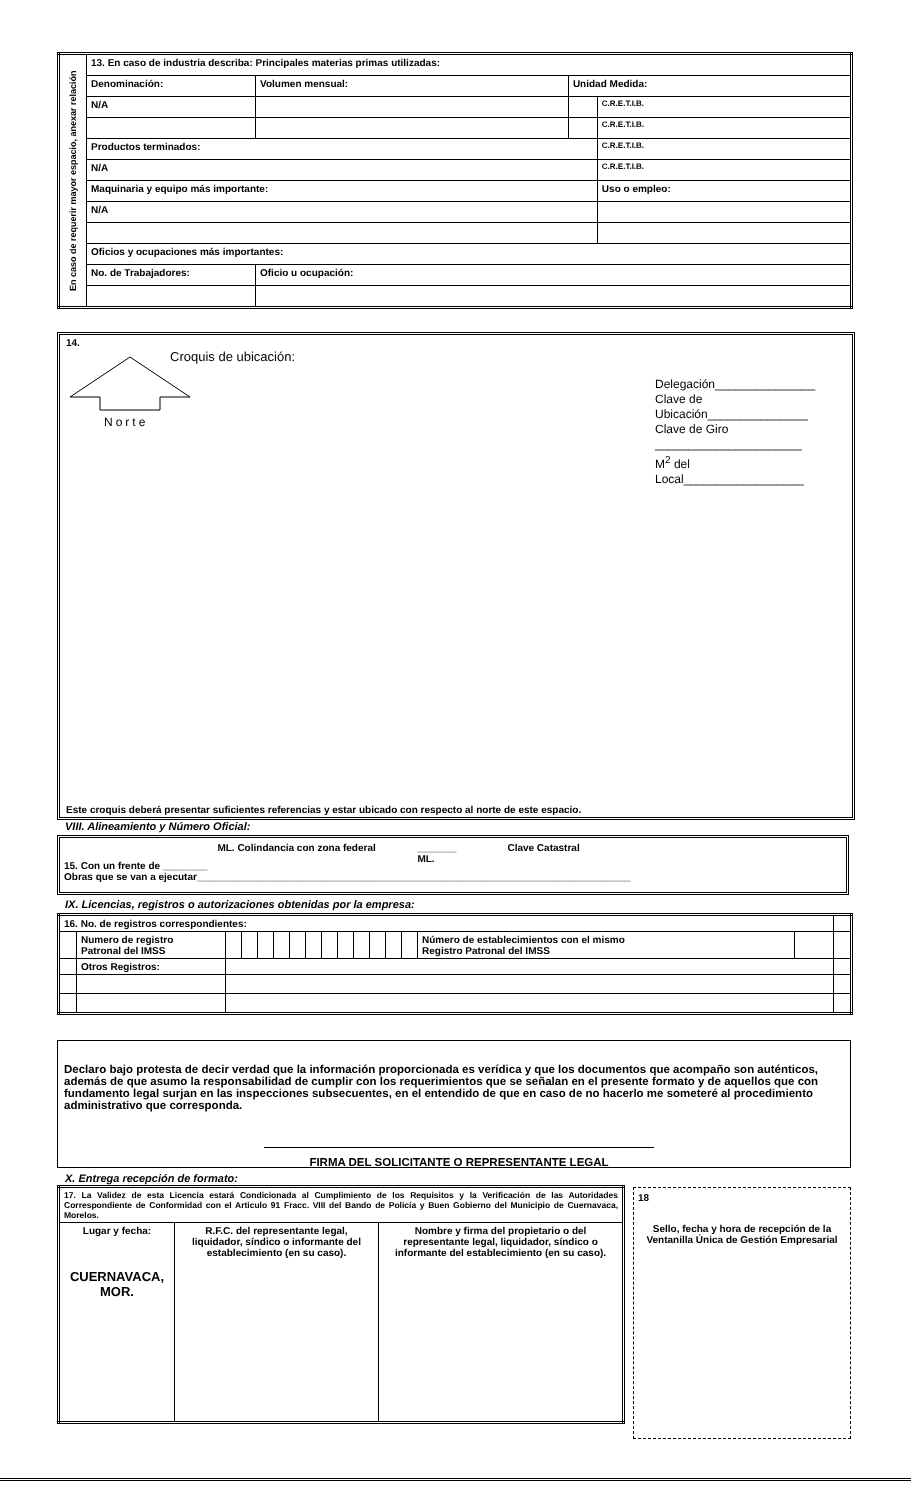| En caso de requerir mayor espacio, anexar relación | 13. En caso de industria describa: Principales materias primas utilizadas: | | | | |
| | Denominación: | | Volumen mensual: | Unidad Medida: | |
| | N/A | | | | C.R.E.T.I.B. |
| | | | | | C.R.E.T.I.B. |
| | Productos terminados: | | | | C.R.E.T.I.B. |
| | N/A | | | | C.R.E.T.I.B. |
| | Maquinaria y equipo más importante: | | | | Uso o empleo: |
| | N/A | | | | |
| | Oficios y ocupaciones más importantes: | | | | |
| | No. de Trabajadores: | Oficio u ocupación: | | | |
14.
Croquis de ubicación:
Norte
Delegación_______________
Clave de
Ubicación_______________
Clave de Giro
______________________
M<sup>2</sup> del
Local__________________
Este croquis deberá presentar suficientes referencias y estar ubicado con respecto al norte de este espacio.
VIII. Alineamiento y Número Oficial:
15. Con un frente de ________ ML. Colindancia con zona federal _______
ML. Clave Catastral
Obras que se van a ejecutar______________________________________________________________________________
IX. Licencias, registros o autorizaciones obtenidas por la empresa:
| 16. No. de registros correspondientes: | | | | | | | | | | | | | | | | |
| | Numero de registro Patronal del IMSS | | | | | | | | | | | | | Número de establecimientos con el mismo Registro Patronal del IMSS | | |
| | Otros Registros: | | | | | | | | | | | | | | | |
Declaro bajo protesta de decir verdad que la información proporcionada es verídica y que los documentos que acompaño son auténticos, además de que asumo la responsabilidad de cumplir con los requerimientos que se señalan en el presente formato y de aquellos que con fundamento legal surjan en las inspecciones subsecuentes, en el entendido de que en caso de no hacerlo me someteré al procedimiento administrativo que corresponda.
FIRMA DEL SOLICITANTE O REPRESENTANTE LEGAL
X. Entrega recepción de formato:
| 17. La Validez de esta Licencia estará Condicionada al Cumplimiento de los Requisitos y la Verificación de las Autoridades Correspondiente de Conformidad con el Articulo 91 Fracc. VIII del Bando de Policía y Buen Gobierno del Municipio de Cuernavaca, Morelos. | | |
| Lugar y fecha: CUERNAVACA, MOR. | R.F.C. del representante legal, liquidador, síndico o informante del establecimiento (en su caso). | Nombre y firma del propietario o del representante legal, liquidador, síndico o informante del establecimiento (en su caso). |
18
Sello, fecha y hora de recepción de la Ventanilla Única de Gestión Empresarial